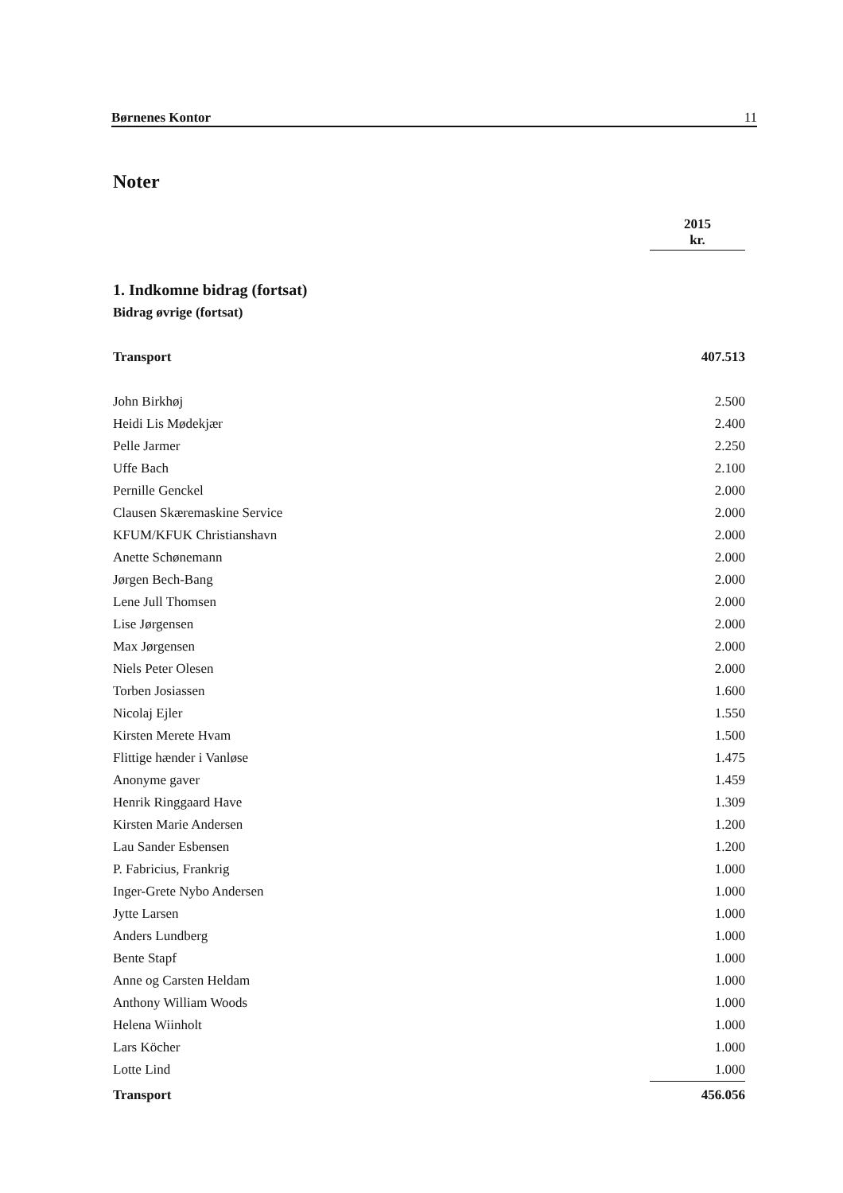Børnenes Kontor 11
Noter
| | 2015 kr. |
| 1. Indkomne bidrag (fortsat) | |
| Bidrag øvrige (fortsat) | |
| Transport | 407.513 |
| John Birkhøj | 2.500 |
| Heidi Lis Mødekjær | 2.400 |
| Pelle Jarmer | 2.250 |
| Uffe Bach | 2.100 |
| Pernille Genckel | 2.000 |
| Clausen Skæremaskine Service | 2.000 |
| KFUM/KFUK Christianshavn | 2.000 |
| Anette Schønemann | 2.000 |
| Jørgen Bech-Bang | 2.000 |
| Lene Jull Thomsen | 2.000 |
| Lise Jørgensen | 2.000 |
| Max Jørgensen | 2.000 |
| Niels Peter Olesen | 2.000 |
| Torben Josiassen | 1.600 |
| Nicolaj Ejler | 1.550 |
| Kirsten Merete Hvam | 1.500 |
| Flittige hænder i Vanløse | 1.475 |
| Anonyme gaver | 1.459 |
| Henrik Ringgaard Have | 1.309 |
| Kirsten Marie Andersen | 1.200 |
| Lau Sander Esbensen | 1.200 |
| P. Fabricius, Frankrig | 1.000 |
| Inger-Grete Nybo Andersen | 1.000 |
| Jytte Larsen | 1.000 |
| Anders Lundberg | 1.000 |
| Bente Stapf | 1.000 |
| Anne og Carsten Heldam | 1.000 |
| Anthony William Woods | 1.000 |
| Helena Wiinholt | 1.000 |
| Lars Köcher | 1.000 |
| Lotte Lind | 1.000 |
| Transport | 456.056 |